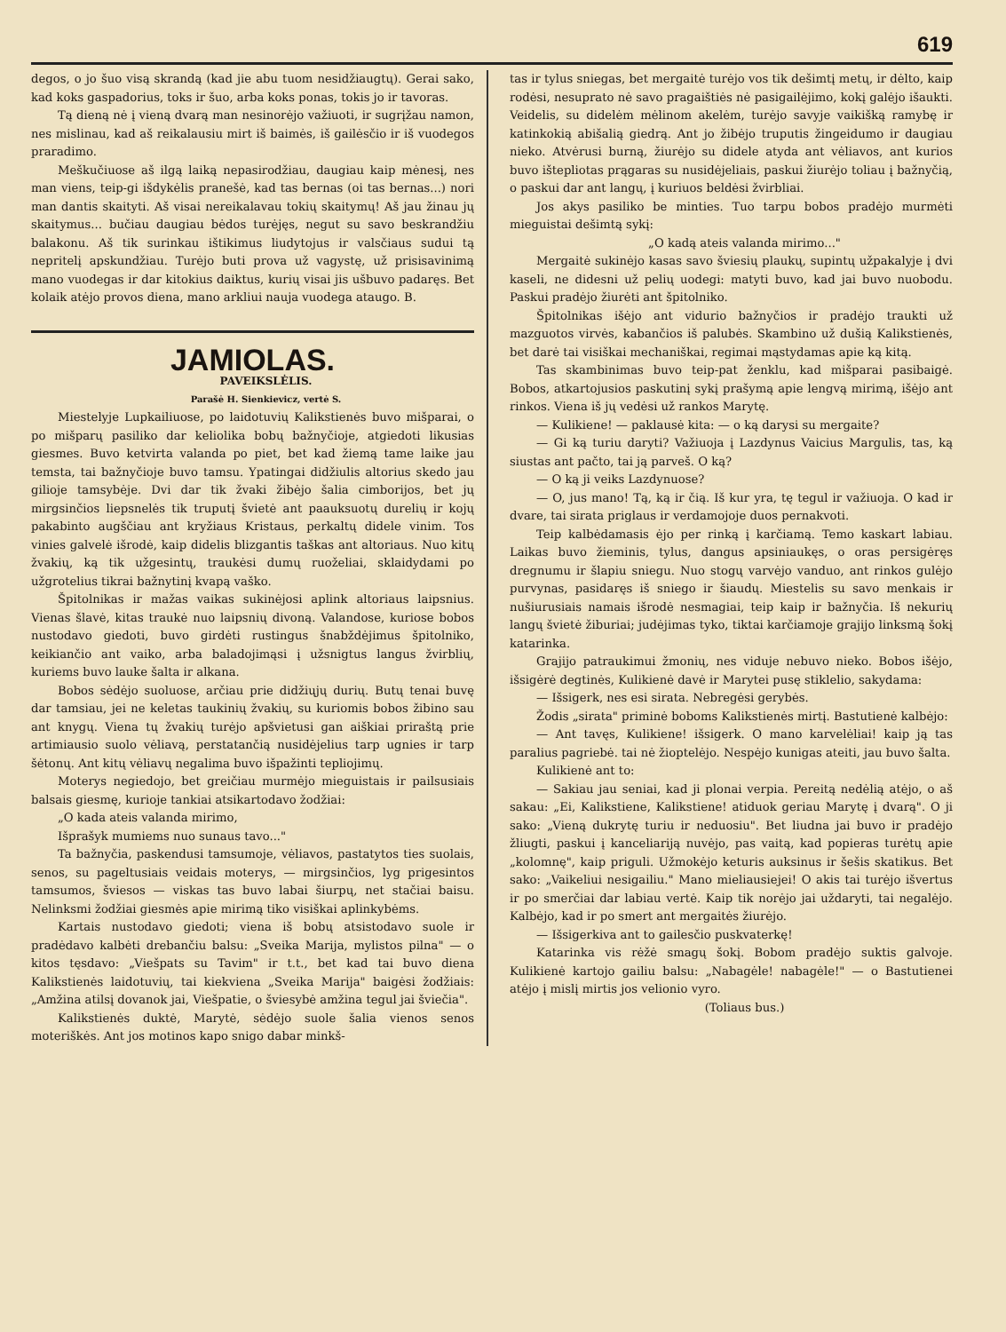619
degos, o jo šuo visą skrandą (kad jie abu tuom nesidžiaugtų). Gerai sako, kad koks gaspadorius, toks ir šuo, arba koks ponas, tokis jo ir tavoras.
Tą dieną nė į vieną dvarą man nesinorėjo važiuoti, ir sugrįžau namon, nes mislinau, kad aš reikalausiu mirt iš baimės, iš gailėsčio ir iš vuodegos praradimo.
Meškučiuose aš ilgą laiką nepasirodžiau, daugiau kaip mėnesį, nes man viens, teip-gi išdykėlis pranešė, kad tas bernas (oi tas bernas...) nori man dantis skaityti. Aš visai nereikalavau tokių skaitymų! Aš jau žinau jų skaitymus... bučiau daugiau bėdos turėjęs, negut su savo beskrandžiu balakonu. Aš tik surinkau ištikimus liudytojus ir valsčiaus sudui tą nepritelį apskundžiau. Turėjo buti prova už vagystę, už prisisavinimą mano vuodegas ir dar kitokius daiktus, kurių visai jis ušbuvo padaręs. Bet kolaik atėjo provos diena, mano arkliui nauja vuodega ataugo. B.
JAMIOLAS.
PAVEIKSLĖLIS.
Parašė H. Sienkievicz, vertė S.
Miestelyje Lupkailiuose, po laidotuvių Kalikstienės buvo mišparai, o po mišparų pasiliko dar keliolika bobų bažnyčioje, atgiedoti likusias giesmes. Buvo ketvirta valanda po piet, bet kad žiemą tame laike jau temsta, tai bažnyčioje buvo tamsu. Ypatingai didžiulis altorius skedo jau gilioje tamsybėje. Dvi dar tik žvaki žibėjo šalia cimborijos, bet jų mirgsinčios liepsnelės tik truputį švietė ant paauksuotų durelių ir kojų pakabinto augščiau ant kryžiaus Kristaus, perkaltų didele vinim. Tos vinies galvelė išrodė, kaip didelis blizgantis taškas ant altoriaus. Nuo kitų žvakių, ką tik užgesintų, traukėsi dumų ruoželiai, sklaidydami po užgrotelius tikrai bažnytinį kvapą vaško.
Špitolnikas ir mažas vaikas sukinėjosi aplink altoriaus laipsnius. Vienas šlavė, kitas traukė nuo laipsnių divoną. Valandose, kuriose bobos nustodavo giedoti, buvo girdėti rustingus šnabždėjimus špitolniko, keikiančio ant vaiko, arba baladojimąsi į užsnigtus langus žvirblių, kuriems buvo lauke šalta ir alkana.
Bobos sėdėjo suoluose, arčiau prie didžiųjų durių. Butų tenai buvę dar tamsiau, jei ne keletas taukinių žvakių, su kuriomis bobos žibino sau ant knygų. Viena tų žvakių turėjo apšvietusi gan aiškiai priraštą prie artimiausio suolo vėliavą, perstatančią nusidėjelius tarp ugnies ir tarp šėtonų. Ant kitų vėliavų negalima buvo išpažinti tepliojimų.
Moterys negiedojo, bet greičiau murmėjo mieguistais ir pailsusiais balsais giesmę, kurioje tankiai atsikartodavo žodžiai:
„O kada ateis valanda mirimo,
Išprašyk mumiems nuo sunaus tavo..."
Ta bažnyčia, paskendusi tamsumoje, vėliavos, pastatytos ties suolais, senos, su pageltusiais veidais moterys, — mirgsinčios, lyg prigesintos tamsumos, šviesos — viskas tas buvo labai šiurpų, net stačiai baisu. Nelinksmi žodžiai giesmės apie mirimą tiko visiškai aplinkybėms.
Kartais nustodavo giedoti; viena iš bobų atsistodavo suole ir pradėdavo kalbėti drebančiu balsu: „Sveika Marija, mylistos pilna" — o kitos tęsdavo: „Viešpats su Tavim" ir t.t., bet kad tai buvo diena Kalikstienės laidotuvių, tai kiekviena „Sveika Marija" baigėsi žodžiais: „Amžina atilsį dovanok jai, Viešpatie, o šviesybė amžina tegul jai šviečia".
Kalikstienės duktė, Marytė, sėdėjo suole šalia vienos senos moteriškės. Ant jos motinos kapo snigo dabar minkš-
tas ir tylus sniegas, bet mergaitė turėjo vos tik dešimtį metų, ir dėlto, kaip rodėsi, nesuprato nė savo pragaištiės nė pasigailėjimo, kokį galėjo išaukti. Veidelis, su didelėm mėlinom akelėm, turėjo savyje vaikišką ramybę ir katinkokią abišalią giedrą. Ant jo žibėjo truputis žingeidumo ir daugiau nieko. Atvėrusi burną, žiurėjo su didele atyda ant vėliavos, ant kurios buvo ištepliotas prągaras su nusidėjeliais, paskui žiurėjo toliau į bažnyčią, o paskui dar ant langų, į kuriuos beldėsi žvirbliai.
Jos akys pasiliko be minties. Tuo tarpu bobos pradėjo murmėti mieguistai dešimtą sykį:
„O kadą ateis valanda mirimo..."
Mergaitė sukinėjo kasas savo šviesių plaukų, supintų užpakalyje į dvi kaseli, ne didesni už pelių uodegi: matyti buvo, kad jai buvo nuobodu. Paskui pradėjo žiurėti ant špitolniko.
Špitolnikas išėjo ant vidurio bažnyčios ir pradėjo traukti už mazguotos virvės, kabančios iš palubės. Skambino už dušią Kalikstienės, bet darė tai visiškai mechaniškai, regimai mąstydamas apie ką kitą.
Tas skambinimas buvo teip-pat ženklu, kad mišparai pasibaigė. Bobos, atkartojusios paskutinį sykį prašymą apie lengvą mirimą, išėjo ant rinkos. Viena iš jų vedėsi už rankos Marytę.
— Kulikiene! — paklausė kita: — o ką darysi su mergaite?
— Gi ką turiu daryti? Važiuoja į Lazdynus Vaicius Margulis, tas, ką siustas ant pačto, tai ją parveš. O ką?
— O ką ji veiks Lazdynuose?
— O, jus mano! Tą, ką ir čią. Iš kur yra, tę tegul ir važiuoja. O kad ir dvare, tai sirata priglaus ir verdamojoje duos pernakvoti.
Teip kalbėdamasis ėjo per rinką į karčiamą. Temo kaskart labiau. Laikas buvo žieminis, tylus, dangus apsiniaukęs, o oras persigėręs dregnumu ir šlapiu sniegu. Nuo stogų varvėjo vanduo, ant rinkos gulėjo purvynas, pasidaręs iš sniego ir šiaudų. Miestelis su savo menkais ir nušiurusiais namais išrodė nesmagiai, teip kaip ir bažnyčia. Iš nekurių langų švietė žiburiai; judėjimas tyko, tiktai karčiamoje grajijo linksmą šokį katarinka.
Grajijo patraukimui žmonių, nes viduje nebuvo nieko. Bobos išėjo, išsigėrė degtinės, Kulikienė davė ir Marytei pusę stiklelio, sakydama:
— Išsigerk, nes esi sirata. Nebregėsi gerybės.
Žodis „sirata" priminė boboms Kalikstienės mirtį. Bastutienė kalbėjo:
— Ant tavęs, Kulikiene! išsigerk. O mano karvelėliai! kaip ją tas paralius pagriebė. tai nė žioptelėjo. Nespėjo kunigas ateiti, jau buvo šalta.
Kulikienė ant to:
— Sakiau jau seniai, kad ji plonai verpia. Pereitą nedėlią atėjo, o aš sakau: „Ei, Kalikstiene, Kalikstiene! atiduok geriau Marytę į dvarą". O ji sako: „Vieną dukrytę turiu ir neduosiu". Bet liudna jai buvo ir pradėjo žliugti, paskui į kanceliariją nuvėjo, pas vaitą, kad popieras turėtų apie „kolomnę", kaip priguli. Užmokėjo keturis auksinus ir šešis skatikus. Bet sako: „Vaikeliui nesigailiu." Mano mieliausiejei! O akis tai turėjo išvertus ir po smerčiai dar labiau vertė. Kaip tik norėjo jai uždaryti, tai negalėjo. Kalbėjo, kad ir po smert ant mergaitės žiurėjo.
— Išsigerkiva ant to gailesčio puskvaterkę!
Katarinka vis rėžė smagų šokį. Bobom pradėjo suktis galvoje. Kulikienė kartojo gailiu balsu: „Nabagėle! nabagėle!" — o Bastutienei atėjo į mislį mirtis jos velionio vyro.
(Toliaus bus.)